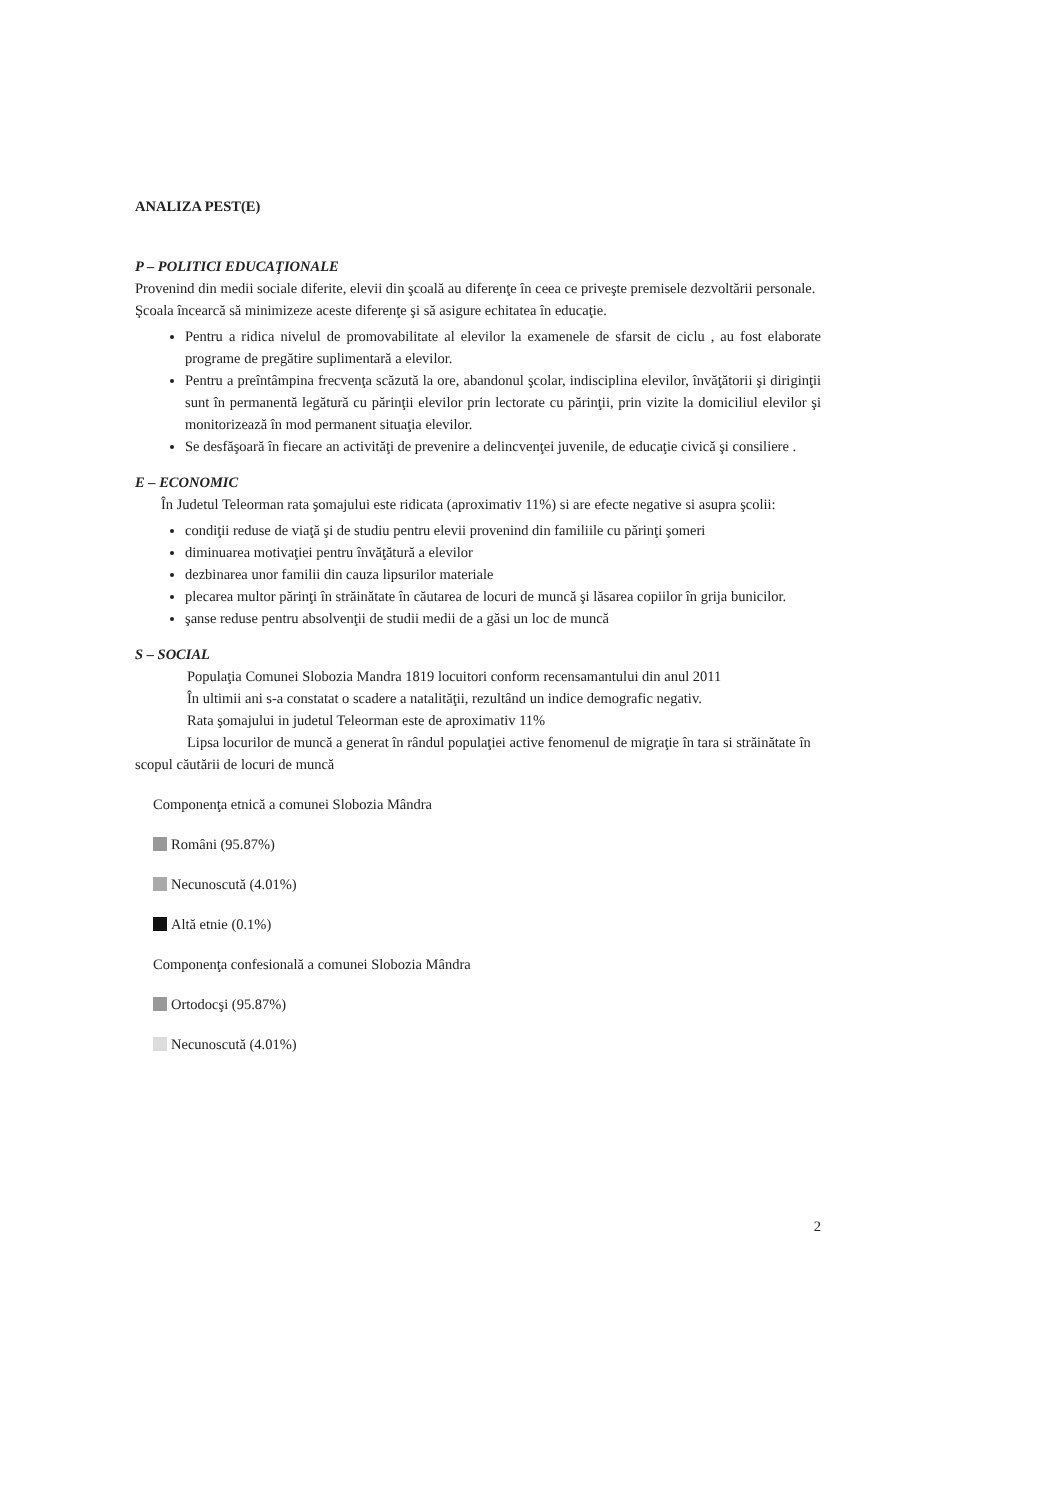ANALIZA PEST(E)
P – POLITICI EDUCAŢIONALE
Provenind din medii sociale diferite, elevii din şcoală au diferenţe în ceea ce priveşte premisele dezvoltării personale. Şcoala încearcă să minimizeze aceste diferenţe şi să asigure echitatea în educaţie.
Pentru a ridica nivelul de promovabilitate al elevilor la examenele de sfarsit de ciclu , au fost elaborate programe de pregătire suplimentară a elevilor.
Pentru a preîntâmpina frecvenţa scăzută la ore, abandonul şcolar, indisciplina elevilor, învăţătorii şi diriginţii sunt în permanentă legătură cu părinţii elevilor prin lectorate cu părinţii, prin vizite la domiciliul elevilor şi monitorizează în mod permanent situaţia elevilor.
Se desfăşoară în fiecare an activităţi de prevenire a delincvenţei juvenile, de educaţie civică şi consiliere .
E – ECONOMIC
În Judetul Teleorman rata şomajului este ridicata (aproximativ 11%) si are efecte negative si asupra şcolii:
condiţii reduse de viaţă şi de studiu pentru elevii provenind din familiile cu părinţi şomeri
diminuarea motivaţiei pentru învăţătură a elevilor
dezbinarea unor familii din cauza lipsurilor materiale
plecarea multor părinţi în străinătate în căutarea de locuri de muncă şi lăsarea copiilor în grija bunicilor.
şanse reduse pentru absolvenţii de studii medii de a găsi un loc de muncă
S – SOCIAL
Populaţia Comunei Slobozia Mandra 1819 locuitori conform recensamantului din anul 2011
În ultimii ani s-a constatat o scadere a natalităţii, rezultând un indice demografic negativ.
Rata şomajului in judetul Teleorman este de aproximativ 11%
Lipsa locurilor de muncă a generat în rândul populaţiei active fenomenul de migraţie în tara si străinătate în scopul căutării de locuri de muncă
Componenţa etnică a comunei Slobozia Mândra
Români (95.87%)
Necunoscută (4.01%)
Altă etnie (0.1%)
Componenţa confesională a comunei Slobozia Mândra
Ortodocşi (95.87%)
Necunoscută (4.01%)
2